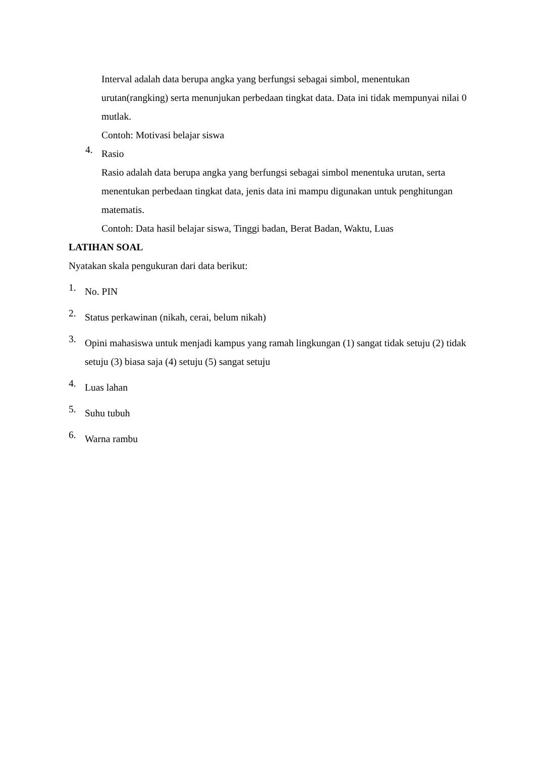Interval adalah data berupa angka yang berfungsi sebagai simbol, menentukan urutan(rangking) serta menunjukan perbedaan tingkat data. Data ini tidak mempunyai nilai 0 mutlak.
Contoh: Motivasi belajar siswa
4.
Rasio
Rasio adalah data berupa angka yang berfungsi sebagai simbol menentuka urutan, serta menentukan perbedaan tingkat data, jenis data ini mampu digunakan untuk penghitungan matematis.
Contoh: Data hasil belajar siswa, Tinggi badan, Berat Badan, Waktu, Luas
LATIHAN SOAL
Nyatakan skala pengukuran dari data berikut:
1.
No. PIN
2.
Status perkawinan (nikah, cerai, belum nikah)
3.
Opini mahasiswa untuk menjadi kampus yang ramah lingkungan (1) sangat tidak setuju (2) tidak setuju (3) biasa saja (4) setuju (5) sangat setuju
4.
Luas lahan
5.
Suhu tubuh
6.
Warna rambu